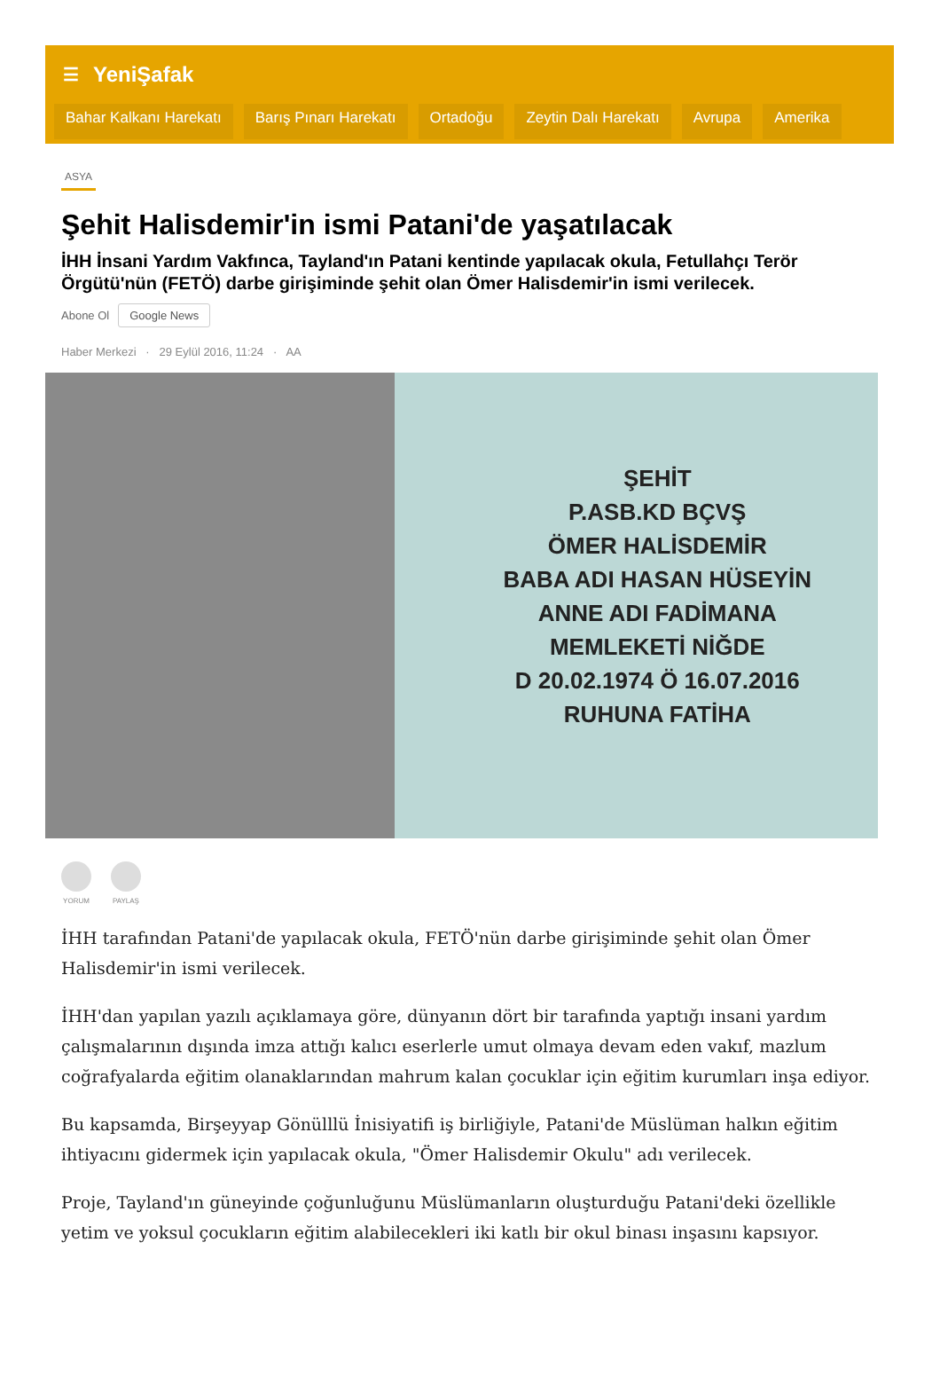☰ YeniŞafak
Bahar Kalkanı Harekatı Barış Pınarı Harekatı Ortadoğu Zeytin Dalı Harekatı Avrupa Amerika
ASYA
Şehit Halisdemir'in ismi Patani'de yaşatılacak
İHH İnsani Yardım Vakfınca, Tayland'ın Patani kentinde yapılacak okula, Fetullahçı Terör Örgütü'nün (FETÖ) darbe girişiminde şehit olan Ömer Halisdemir'in ismi verilecek.
Abone Ol Google News
Haber Merkezi · 29 Eylül 2016, 11:24 · AA
ŞEHİT
P.ASB.KD BÇVŞ
ÖMER HALİSDEMİR
BABA ADI HASAN HÜSEYİN
ANNE ADI FADİMANA
MEMLEKETİ NİĞDE
D 20.02.1974 Ö 16.07.2016
RUHUNA FATİHA
YORUM PAYLAŞ
İHH tarafından Patani'de yapılacak okula, FETÖ'nün darbe girişiminde şehit olan Ömer Halisdemir'in ismi verilecek.
İHH'dan yapılan yazılı açıklamaya göre, dünyanın dört bir tarafında yaptığı insani yardım çalışmalarının dışında imza attığı kalıcı eserlerle umut olmaya devam eden vakıf, mazlum coğrafyalarda eğitim olanaklarından mahrum kalan çocuklar için eğitim kurumları inşa ediyor.
Bu kapsamda, Birşeyyap Gönülllü İnisiyatifi iş birliğiyle, Patani'de Müslüman halkın eğitim ihtiyacını gidermek için yapılacak okula, "Ömer Halisdemir Okulu" adı verilecek.
Proje, Tayland'ın güneyinde çoğunluğunu Müslümanların oluşturduğu Patani'deki özellikle yetim ve yoksul çocukların eğitim alabilecekleri iki katlı bir okul binası inşasını kapsıyor.